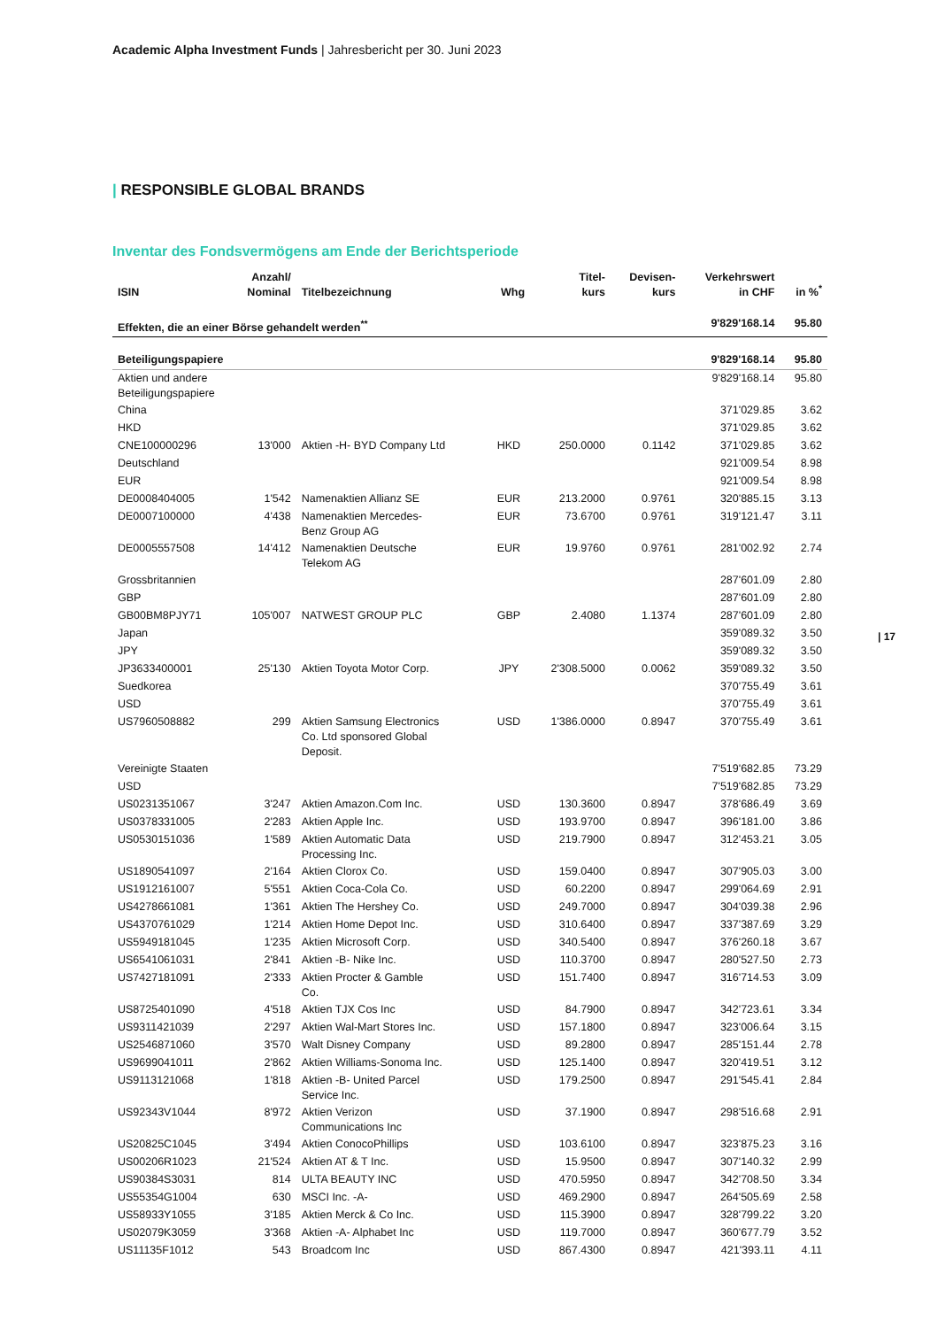Academic Alpha Investment Funds | Jahresbericht per 30. Juni 2023
| RESPONSIBLE GLOBAL BRANDS
Inventar des Fondsvermögens am Ende der Berichtsperiode
| 17
| ISIN | Anzahl/ Nominal | Titelbezeichnung | Whg | Titel- kurs | Devisen- kurs | Verkehrswert in CHF | in %<sup>*</sup> |
| --- | --- | --- | --- | --- | --- | --- | --- |
| Effekten, die an einer Börse gehandelt werden<sup>**</sup> | | | | | | 9'829'168.14 | 95.80 |
| Beteiligungspapiere | | | | | | 9'829'168.14 | 95.80 |
| Aktien und andere Beteiligungspapiere | | | | | | 9'829'168.14 | 95.80 |
| China | | | | | | 371'029.85 | 3.62 |
| HKD | | | | | | 371'029.85 | 3.62 |
| CNE100000296 | 13'000 | Aktien -H- BYD Company Ltd | HKD | 250.0000 | 0.1142 | 371'029.85 | 3.62 |
| Deutschland | | | | | | 921'009.54 | 8.98 |
| EUR | | | | | | 921'009.54 | 8.98 |
| DE0008404005 | 1'542 | Namenaktien Allianz SE | EUR | 213.2000 | 0.9761 | 320'885.15 | 3.13 |
| DE0007100000 | 4'438 | Namenaktien Mercedes- Benz Group AG | EUR | 73.6700 | 0.9761 | 319'121.47 | 3.11 |
| DE0005557508 | 14'412 | Namenaktien Deutsche Telekom AG | EUR | 19.9760 | 0.9761 | 281'002.92 | 2.74 |
| Grossbritannien | | | | | | 287'601.09 | 2.80 |
| GBP | | | | | | 287'601.09 | 2.80 |
| GB00BM8PJY71 | 105'007 | NATWEST GROUP PLC | GBP | 2.4080 | 1.1374 | 287'601.09 | 2.80 |
| Japan | | | | | | 359'089.32 | 3.50 |
| JPY | | | | | | 359'089.32 | 3.50 |
| JP3633400001 | 25'130 | Aktien Toyota Motor Corp. | JPY | 2'308.5000 | 0.0062 | 359'089.32 | 3.50 |
| Suedkorea | | | | | | 370'755.49 | 3.61 |
| USD | | | | | | 370'755.49 | 3.61 |
| US7960508882 | 299 | Aktien Samsung Electronics Co. Ltd sponsored Global Deposit. | USD | 1'386.0000 | 0.8947 | 370'755.49 | 3.61 |
| Vereinigte Staaten | | | | | | 7'519'682.85 | 73.29 |
| USD | | | | | | 7'519'682.85 | 73.29 |
| US0231351067 | 3'247 | Aktien Amazon.Com Inc. | USD | 130.3600 | 0.8947 | 378'686.49 | 3.69 |
| US0378331005 | 2'283 | Aktien Apple Inc. | USD | 193.9700 | 0.8947 | 396'181.00 | 3.86 |
| US0530151036 | 1'589 | Aktien Automatic Data Processing Inc. | USD | 219.7900 | 0.8947 | 312'453.21 | 3.05 |
| US1890541097 | 2'164 | Aktien Clorox Co. | USD | 159.0400 | 0.8947 | 307'905.03 | 3.00 |
| US1912161007 | 5'551 | Aktien Coca-Cola Co. | USD | 60.2200 | 0.8947 | 299'064.69 | 2.91 |
| US4278661081 | 1'361 | Aktien The Hershey Co. | USD | 249.7000 | 0.8947 | 304'039.38 | 2.96 |
| US4370761029 | 1'214 | Aktien Home Depot Inc. | USD | 310.6400 | 0.8947 | 337'387.69 | 3.29 |
| US5949181045 | 1'235 | Aktien Microsoft Corp. | USD | 340.5400 | 0.8947 | 376'260.18 | 3.67 |
| US6541061031 | 2'841 | Aktien -B- Nike Inc. | USD | 110.3700 | 0.8947 | 280'527.50 | 2.73 |
| US7427181091 | 2'333 | Aktien Procter & Gamble Co. | USD | 151.7400 | 0.8947 | 316'714.53 | 3.09 |
| US8725401090 | 4'518 | Aktien TJX Cos Inc | USD | 84.7900 | 0.8947 | 342'723.61 | 3.34 |
| US9311421039 | 2'297 | Aktien Wal-Mart Stores Inc. | USD | 157.1800 | 0.8947 | 323'006.64 | 3.15 |
| US2546871060 | 3'570 | Walt Disney Company | USD | 89.2800 | 0.8947 | 285'151.44 | 2.78 |
| US9699041011 | 2'862 | Aktien Williams-Sonoma Inc. | USD | 125.1400 | 0.8947 | 320'419.51 | 3.12 |
| US9113121068 | 1'818 | Aktien -B- United Parcel Service Inc. | USD | 179.2500 | 0.8947 | 291'545.41 | 2.84 |
| US92343V1044 | 8'972 | Aktien Verizon Communications Inc | USD | 37.1900 | 0.8947 | 298'516.68 | 2.91 |
| US20825C1045 | 3'494 | Aktien ConocoPhillips | USD | 103.6100 | 0.8947 | 323'875.23 | 3.16 |
| US00206R1023 | 21'524 | Aktien AT & T Inc. | USD | 15.9500 | 0.8947 | 307'140.32 | 2.99 |
| US90384S3031 | 814 | ULTA BEAUTY INC | USD | 470.5950 | 0.8947 | 342'708.50 | 3.34 |
| US55354G1004 | 630 | MSCI Inc. -A- | USD | 469.2900 | 0.8947 | 264'505.69 | 2.58 |
| US58933Y1055 | 3'185 | Aktien Merck & Co Inc. | USD | 115.3900 | 0.8947 | 328'799.22 | 3.20 |
| US02079K3059 | 3'368 | Aktien -A- Alphabet Inc | USD | 119.7000 | 0.8947 | 360'677.79 | 3.52 |
| US11135F1012 | 543 | Broadcom Inc | USD | 867.4300 | 0.8947 | 421'393.11 | 4.11 |